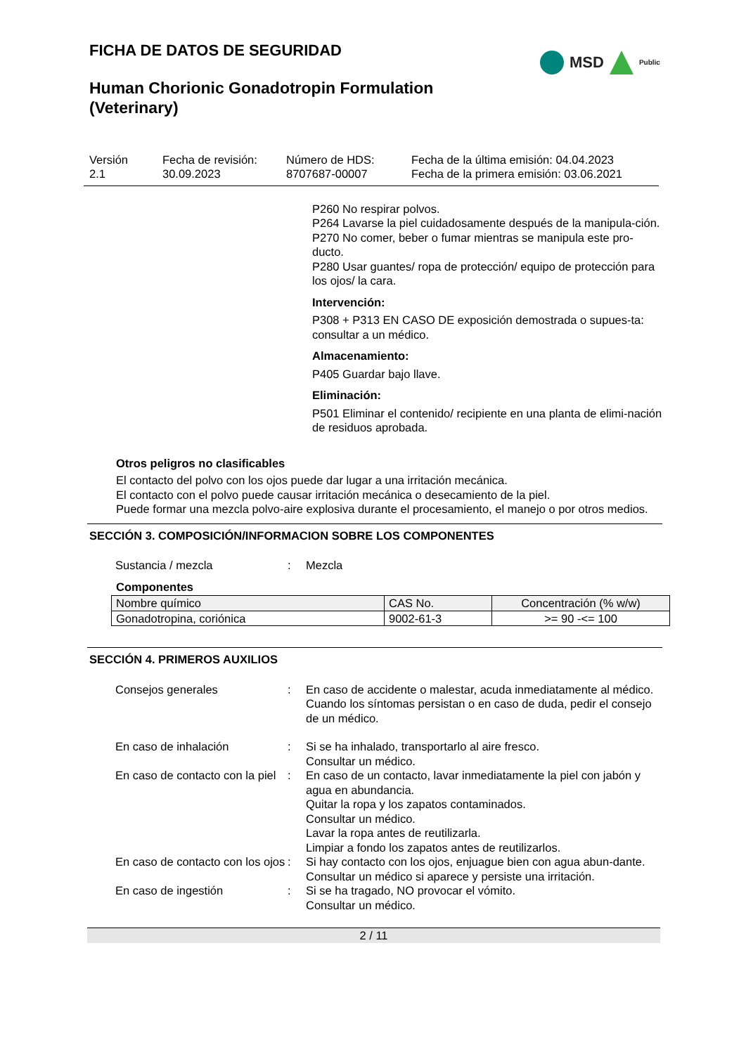FICHA DE DATOS DE SEGURIDAD
MSD
Public
Human Chorionic Gonadotropin Formulation
(Veterinary)
Versión
2.1
Fecha de revisión:
30.09.2023
Número de HDS:
8707687-00007
Fecha de la última emisión: 04.04.2023
Fecha de la primera emisión: 03.06.2021
P260 No respirar polvos.
P264 Lavarse la piel cuidadosamente después de la manipula-ción.
P270 No comer, beber o fumar mientras se manipula este pro-ducto.
P280 Usar guantes/ ropa de protección/ equipo de protección para los ojos/ la cara.
Intervención:
P308 + P313 EN CASO DE exposición demostrada o supues-ta: consultar a un médico.
Almacenamiento:
P405 Guardar bajo llave.
Eliminación:
P501 Eliminar el contenido/ recipiente en una planta de elimi-nación de residuos aprobada.
Otros peligros no clasificables
El contacto del polvo con los ojos puede dar lugar a una irritación mecánica.
El contacto con el polvo puede causar irritación mecánica o desecamiento de la piel.
Puede formar una mezcla polvo-aire explosiva durante el procesamiento, el manejo o por otros medios.
SECCIÓN 3. COMPOSICIÓN/INFORMACION SOBRE LOS COMPONENTES
Sustancia / mezcla
:
Mezcla
Componentes
| Nombre químico | CAS No. | Concentración (% w/w) |
| --- | --- | --- |
| Gonadotropina, coriónica | 9002-61-3 | >= 90 -<= 100 |
SECCIÓN 4. PRIMEROS AUXILIOS
Consejos generales
:
En caso de accidente o malestar, acuda inmediatamente al médico.
Cuando los síntomas persistan o en caso de duda, pedir el consejo de un médico.
En caso de inhalación
:
Si se ha inhalado, transportarlo al aire fresco.
Consultar un médico.
En caso de contacto con la piel
:
En caso de un contacto, lavar inmediatamente la piel con jabón y agua en abundancia.
Quitar la ropa y los zapatos contaminados.
Consultar un médico.
Lavar la ropa antes de reutilizarla.
Limpiar a fondo los zapatos antes de reutilizarlos.
En caso de contacto con los ojos
:
Si hay contacto con los ojos, enjuague bien con agua abun-dante.
Consultar un médico si aparece y persiste una irritación.
En caso de ingestión
:
Si se ha tragado, NO provocar el vómito.
Consultar un médico.
2 / 11